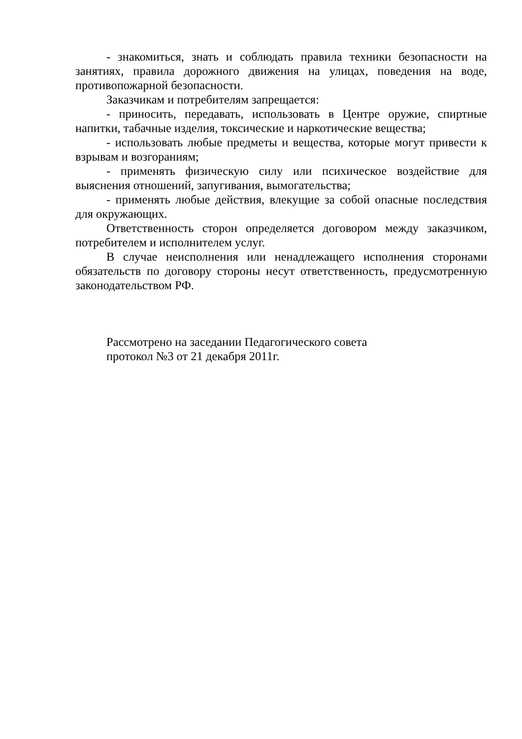- знакомиться, знать и соблюдать правила техники безопасности на занятиях, правила дорожного движения на улицах, поведения на воде, противопожарной безопасности.
Заказчикам и потребителям запрещается:
- приносить, передавать, использовать в Центре оружие, спиртные напитки, табачные изделия, токсические и наркотические вещества;
- использовать любые предметы и вещества, которые могут привести к взрывам и возгораниям;
- применять физическую силу или психическое воздействие для выяснения отношений, запугивания, вымогательства;
- применять любые действия, влекущие за собой опасные последствия для окружающих.
Ответственность сторон определяется договором между заказчиком, потребителем и исполнителем услуг.
В случае неисполнения или ненадлежащего исполнения сторонами обязательств по договору стороны несут ответственность, предусмотренную законодательством РФ.
Рассмотрено на заседании Педагогического совета
протокол №3 от 21 декабря 2011г.